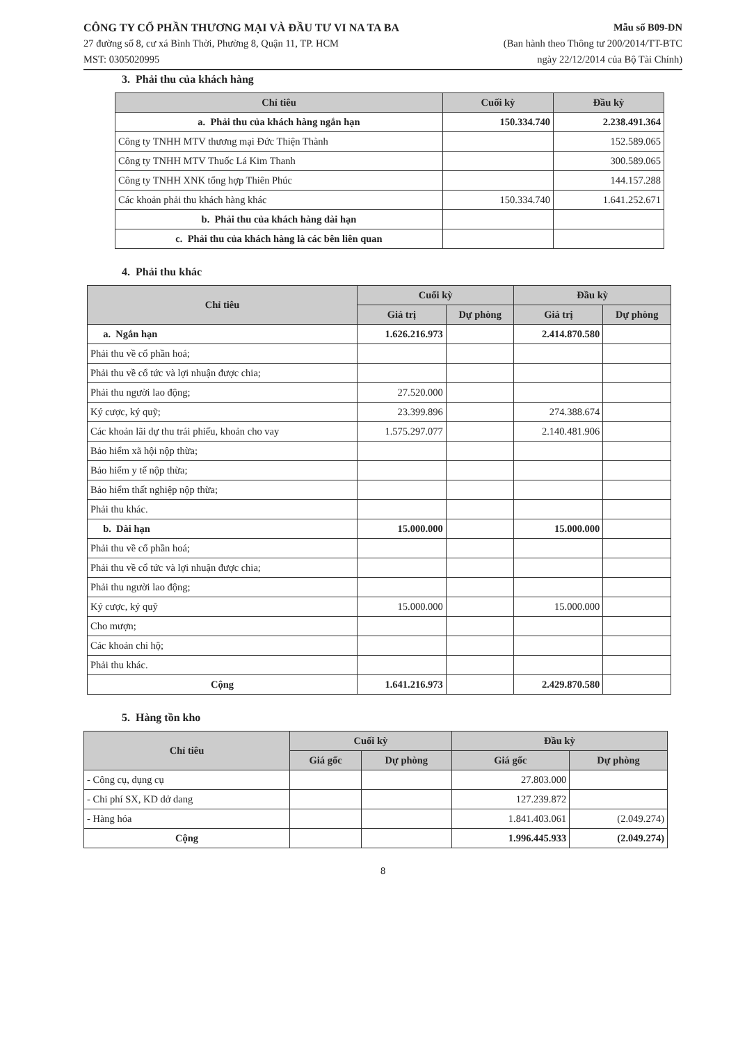CÔNG TY CỔ PHẦN THƯƠNG MẠI VÀ ĐẦU TƯ VI NA TA BA
27 đường số 8, cư xá Bình Thời, Phường 8, Quận 11, TP. HCM
MST: 0305020995
Mẫu số B09-DN
(Ban hành theo Thông tư 200/2014/TT-BTC
ngày 22/12/2014 của Bộ Tài Chính)
3. Phải thu của khách hàng
| Chỉ tiêu | Cuối kỳ | Đầu kỳ |
| --- | --- | --- |
| a. Phải thu của khách hàng ngắn hạn | 150.334.740 | 2.238.491.364 |
| Công ty TNHH MTV thương mại Đức Thiện Thành | | 152.589.065 |
| Công ty TNHH MTV Thuốc Lá Kim Thanh | | 300.589.065 |
| Công ty TNHH XNK tổng hợp Thiên Phúc | | 144.157.288 |
| Các khoản phải thu khách hàng khác | 150.334.740 | 1.641.252.671 |
| b. Phải thu của khách hàng dài hạn | | |
| c. Phải thu của khách hàng là các bên liên quan | | |
4. Phải thu khác
| Chỉ tiêu | Cuối kỳ | | Đầu kỳ | |
| --- | --- | --- | --- | --- |
| | Giá trị | Dự phòng | Giá trị | Dự phòng |
| a. Ngắn hạn | 1.626.216.973 | | 2.414.870.580 | |
| Phải thu về cổ phần hoá; | | | | |
| Phải thu về cổ tức và lợi nhuận được chia; | | | | |
| Phải thu người lao động; | 27.520.000 | | | |
| Ký cược, ký quỹ; | 23.399.896 | | 274.388.674 | |
| Các khoản lãi dự thu trái phiếu, khoản cho vay | 1.575.297.077 | | 2.140.481.906 | |
| Bảo hiểm xã hội nộp thừa; | | | | |
| Bảo hiểm y tế nộp thừa; | | | | |
| Bảo hiểm thất nghiệp nộp thừa; | | | | |
| Phải thu khác. | | | | |
| b. Dài hạn | 15.000.000 | | 15.000.000 | |
| Phải thu về cổ phần hoá; | | | | |
| Phải thu về cổ tức và lợi nhuận được chia; | | | | |
| Phải thu người lao động; | | | | |
| Ký cược, ký quỹ | 15.000.000 | | 15.000.000 | |
| Cho mượn; | | | | |
| Các khoản chi hộ; | | | | |
| Phải thu khác. | | | | |
| Cộng | 1.641.216.973 | | 2.429.870.580 | |
5. Hàng tồn kho
| Chỉ tiêu | Cuối kỳ | | Đầu kỳ | |
| --- | --- | --- | --- | --- |
| | Giá gốc | Dự phòng | Giá gốc | Dự phòng |
| - Công cụ, dụng cụ | | | 27.803.000 | |
| - Chi phí SX, KD dở dang | | | 127.239.872 | |
| - Hàng hóa | | | 1.841.403.061 | (2.049.274) |
| Cộng | | | 1.996.445.933 | (2.049.274) |
8